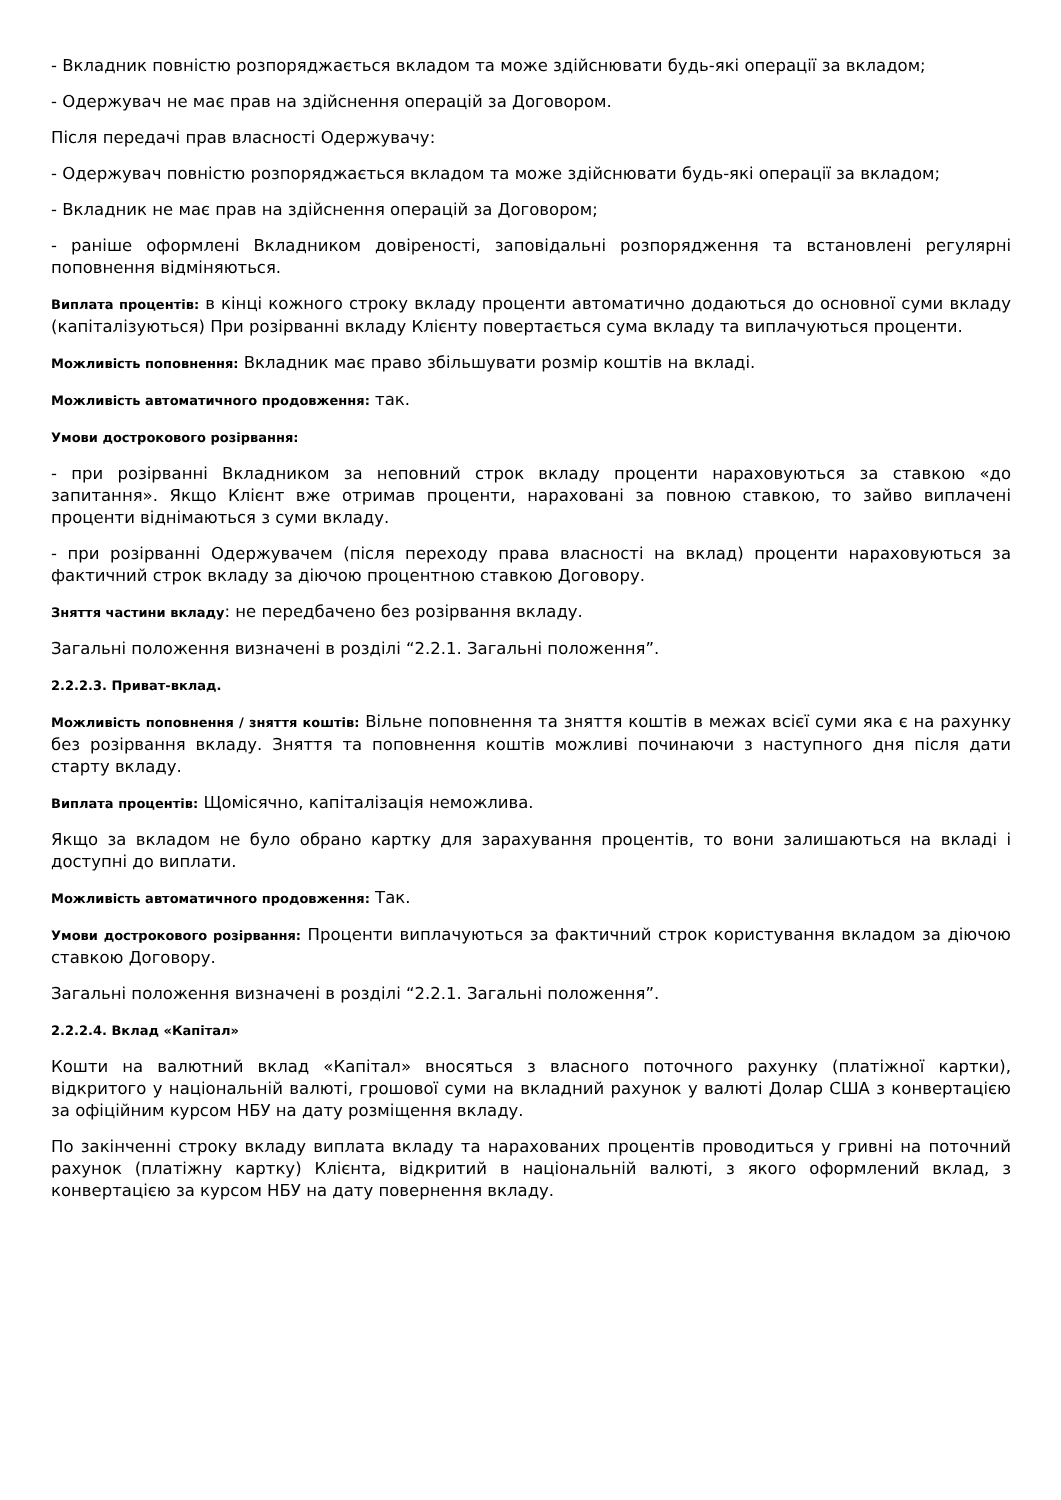- Вкладник повністю розпоряджається вкладом та може здійснювати будь-які операції за вкладом;
- Одержувач не має прав на здійснення операцій за Договором.
Після передачі прав власності Одержувачу:
- Одержувач повністю розпоряджається вкладом та може здійснювати будь-які операції за вкладом;
- Вкладник не має прав на здійснення операцій за Договором;
- раніше оформлені Вкладником довіреності, заповідальні розпорядження та встановлені регулярні поповнення відміняються.
Виплата процентів: в кінці кожного строку вкладу проценти автоматично додаються до основної суми вкладу (капіталізуються) При розірванні вкладу Клієнту повертається сума вкладу та виплачуються проценти.
Можливість поповнення: Вкладник має право збільшувати розмір коштів на вкладі.
Можливість автоматичного продовження: так.
Умови дострокового розірвання:
- при розірванні Вкладником за неповний строк вкладу проценти нараховуються за ставкою «до запитання». Якщо Клієнт вже отримав проценти, нараховані за повною ставкою, то зайво виплачені проценти віднімаються з суми вкладу.
- при розірванні Одержувачем (після переходу права власності на вклад) проценти нараховуються за фактичний строк вкладу за діючою процентною ставкою Договору.
Зняття частини вкладу: не передбачено без розірвання вкладу.
Загальні положення визначені в розділі “2.2.1. Загальні положення”.
2.2.2.3. Приват-вклад.
Можливість поповнення / зняття коштів: Вільне поповнення та зняття коштів в межах всієї суми яка є на рахунку без розірвання вкладу. Зняття та поповнення коштів можливі починаючи з наступного дня після дати старту вкладу.
Виплата процентів: Щомісячно, капіталізація неможлива.
Якщо за вкладом не було обрано картку для зарахування процентів, то вони залишаються на вкладі і доступні до виплати.
Можливість автоматичного продовження: Так.
Умови дострокового розірвання: Проценти виплачуються за фактичний строк користування вкладом за діючою ставкою Договору.
Загальні положення визначені в розділі “2.2.1. Загальні положення”.
2.2.2.4. Вклад «Капітал»
Кошти на валютний вклад «Капітал» вносяться з власного поточного рахунку (платіжної картки), відкритого у національній валюті, грошової суми на вкладний рахунок у валюті Долар США з конвертацією за офіційним курсом НБУ на дату розміщення вкладу.
По закінченні строку вкладу виплата вкладу та нарахованих процентів проводиться у гривні на поточний рахунок (платіжну картку) Клієнта, відкритий в національній валюті, з якого оформлений вклад, з конвертацією за курсом НБУ на дату повернення вкладу.